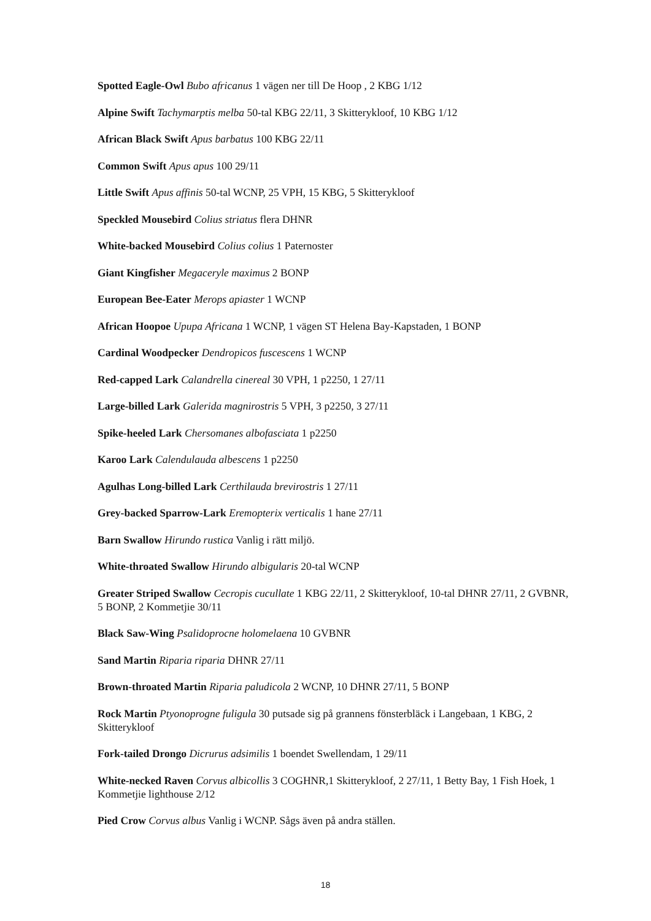Spotted Eagle-Owl Bubo africanus 1 vägen ner till De Hoop , 2 KBG 1/12
Alpine Swift Tachymarptis melba 50-tal KBG 22/11, 3 Skitterykloof, 10 KBG 1/12
African Black Swift Apus barbatus 100 KBG 22/11
Common Swift Apus apus 100 29/11
Little Swift Apus affinis 50-tal WCNP, 25 VPH, 15 KBG, 5 Skitterykloof
Speckled Mousebird Colius striatus flera DHNR
White-backed Mousebird Colius colius 1 Paternoster
Giant Kingfisher Megaceryle maximus 2 BONP
European Bee-Eater Merops apiaster 1 WCNP
African Hoopoe Upupa Africana 1 WCNP, 1 vägen ST Helena Bay-Kapstaden, 1 BONP
Cardinal Woodpecker Dendropicos fuscescens 1 WCNP
Red-capped Lark Calandrella cinereal 30 VPH, 1 p2250, 1 27/11
Large-billed Lark Galerida magnirostris 5 VPH, 3 p2250, 3 27/11
Spike-heeled Lark Chersomanes albofasciata 1 p2250
Karoo Lark Calendulauda albescens 1 p2250
Agulhas Long-billed Lark Certhilauda brevirostris 1 27/11
Grey-backed Sparrow-Lark Eremopterix verticalis 1 hane 27/11
Barn Swallow Hirundo rustica Vanlig i rätt miljö.
White-throated Swallow Hirundo albigularis 20-tal WCNP
Greater Striped Swallow Cecropis cucullate 1 KBG 22/11, 2 Skitterykloof, 10-tal DHNR 27/11, 2 GVBNR, 5 BONP, 2 Kommetjie 30/11
Black Saw-Wing Psalidoprocne holomelaena 10 GVBNR
Sand Martin Riparia riparia DHNR 27/11
Brown-throated Martin Riparia paludicola 2 WCNP, 10 DHNR 27/11, 5 BONP
Rock Martin Ptyonoprogne fuligula 30 putsade sig på grannens fönsterbläck i Langebaan, 1 KBG, 2 Skitterykloof
Fork-tailed Drongo Dicrurus adsimilis 1 boendet Swellendam, 1 29/11
White-necked Raven Corvus albicollis 3 COGHNR,1 Skitterykloof, 2 27/11, 1 Betty Bay, 1 Fish Hoek, 1 Kommetjie lighthouse 2/12
Pied Crow Corvus albus Vanlig i WCNP. Sågs även på andra ställen.
18